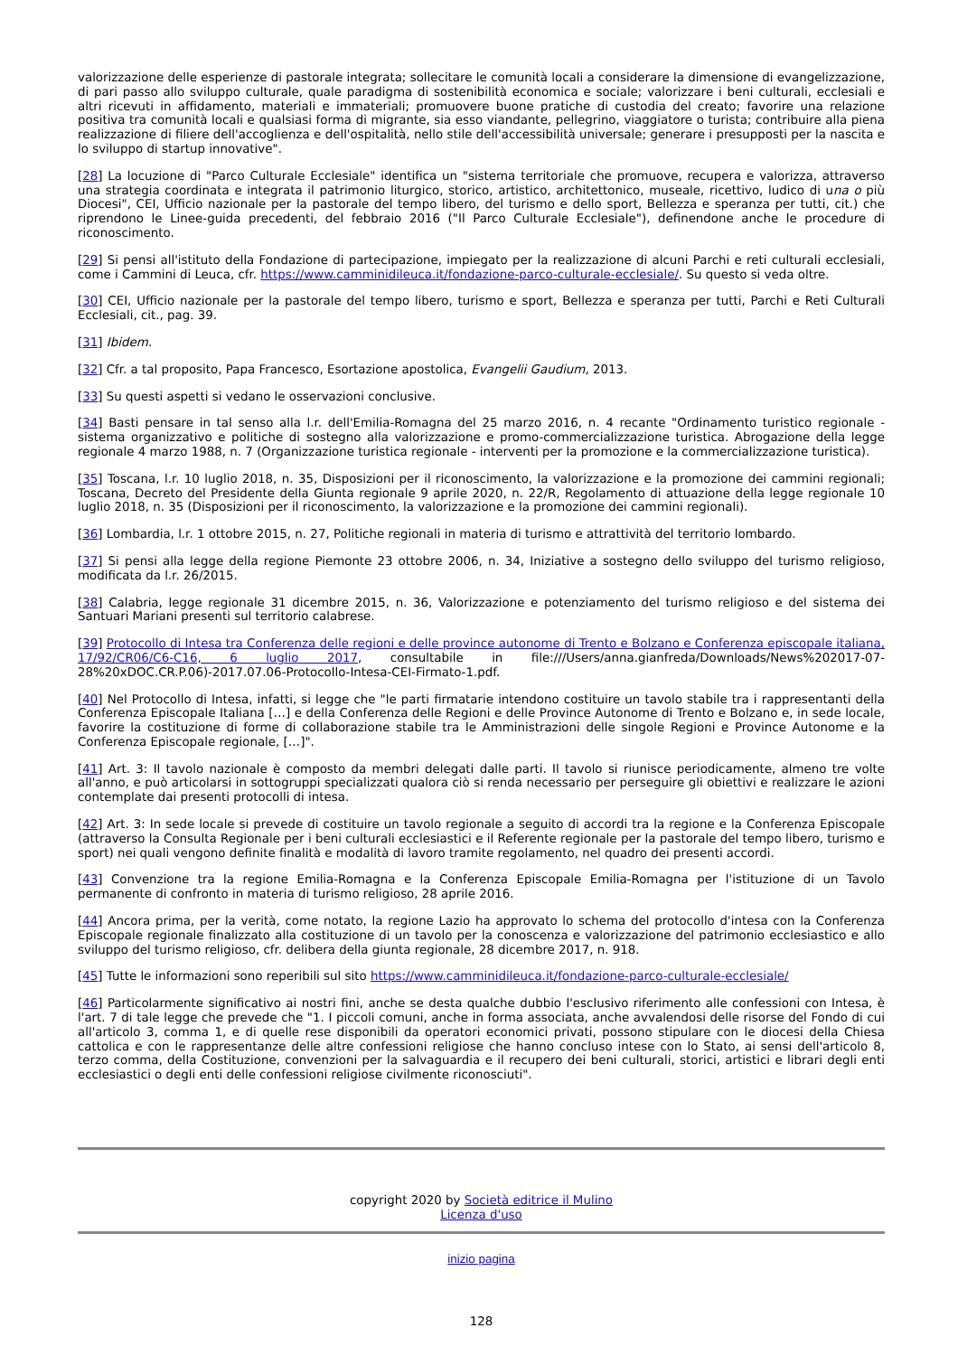valorizzazione delle esperienze di pastorale integrata; sollecitare le comunità locali a considerare la dimensione di evangelizzazione, di pari passo allo sviluppo culturale, quale paradigma di sostenibilità economica e sociale; valorizzare i beni culturali, ecclesiali e altri ricevuti in affidamento, materiali e immateriali; promuovere buone pratiche di custodia del creato; favorire una relazione positiva tra comunità locali e qualsiasi forma di migrante, sia esso viandante, pellegrino, viaggiatore o turista; contribuire alla piena realizzazione di filiere dell'accoglienza e dell'ospitalità, nello stile dell'accessibilità universale; generare i presupposti per la nascita e lo sviluppo di startup innovative".
[28] La locuzione di "Parco Culturale Ecclesiale" identifica un "sistema territoriale che promuove, recupera e valorizza, attraverso una strategia coordinata e integrata il patrimonio liturgico, storico, artistico, architettonico, museale, ricettivo, ludico di una o più Diocesi", CEI, Ufficio nazionale per la pastorale del tempo libero, del turismo e dello sport, Bellezza e speranza per tutti, cit.) che riprendono le Linee-guida precedenti, del febbraio 2016 ("Il Parco Culturale Ecclesiale"), definendone anche le procedure di riconoscimento.
[29] Si pensi all'istituto della Fondazione di partecipazione, impiegato per la realizzazione di alcuni Parchi e reti culturali ecclesiali, come i Cammini di Leuca, cfr. https://www.camminidileuca.it/fondazione-parco-culturale-ecclesiale/. Su questo si veda oltre.
[30] CEI, Ufficio nazionale per la pastorale del tempo libero, turismo e sport, Bellezza e speranza per tutti, Parchi e Reti Culturali Ecclesiali, cit., pag. 39.
[31] Ibidem.
[32] Cfr. a tal proposito, Papa Francesco, Esortazione apostolica, Evangelii Gaudium, 2013.
[33] Su questi aspetti si vedano le osservazioni conclusive.
[34] Basti pensare in tal senso alla l.r. dell'Emilia-Romagna del 25 marzo 2016, n. 4 recante "Ordinamento turistico regionale - sistema organizzativo e politiche di sostegno alla valorizzazione e promo-commercializzazione turistica. Abrogazione della legge regionale 4 marzo 1988, n. 7 (Organizzazione turistica regionale - interventi per la promozione e la commercializzazione turistica).
[35] Toscana, l.r. 10 luglio 2018, n. 35, Disposizioni per il riconoscimento, la valorizzazione e la promozione dei cammini regionali; Toscana, Decreto del Presidente della Giunta regionale 9 aprile 2020, n. 22/R, Regolamento di attuazione della legge regionale 10 luglio 2018, n. 35 (Disposizioni per il riconoscimento, la valorizzazione e la promozione dei cammini regionali).
[36] Lombardia, l.r. 1 ottobre 2015, n. 27, Politiche regionali in materia di turismo e attrattività del territorio lombardo.
[37] Si pensi alla legge della regione Piemonte 23 ottobre 2006, n. 34, Iniziative a sostegno dello sviluppo del turismo religioso, modificata da l.r. 26/2015.
[38] Calabria, legge regionale 31 dicembre 2015, n. 36, Valorizzazione e potenziamento del turismo religioso e del sistema dei Santuari Mariani presenti sul territorio calabrese.
[39] Protocollo di Intesa tra Conferenza delle regioni e delle province autonome di Trento e Bolzano e Conferenza episcopale italiana, 17/92/CR06/C6-C16, 6 luglio 2017, consultabile in file:///Users/anna.gianfreda/Downloads/News%202017-07-28%20xDOC.CR.P.06)-2017.07.06-Protocollo-Intesa-CEI-Firmato-1.pdf.
[40] Nel Protocollo di Intesa, infatti, si legge che "le parti firmatarie intendono costituire un tavolo stabile tra i rappresentanti della Conferenza Episcopale Italiana […] e della Conferenza delle Regioni e delle Province Autonome di Trento e Bolzano e, in sede locale, favorire la costituzione di forme di collaborazione stabile tra le Amministrazioni delle singole Regioni e Province Autonome e la Conferenza Episcopale regionale, […]".
[41] Art. 3: Il tavolo nazionale è composto da membri delegati dalle parti. Il tavolo si riunisce periodicamente, almeno tre volte all'anno, e può articolarsi in sottogruppi specializzati qualora ciò si renda necessario per perseguire gli obiettivi e realizzare le azioni contemplate dai presenti protocolli di intesa.
[42] Art. 3: In sede locale si prevede di costituire un tavolo regionale a seguito di accordi tra la regione e la Conferenza Episcopale (attraverso la Consulta Regionale per i beni culturali ecclesiastici e il Referente regionale per la pastorale del tempo libero, turismo e sport) nei quali vengono definite finalità e modalità di lavoro tramite regolamento, nel quadro dei presenti accordi.
[43] Convenzione tra la regione Emilia-Romagna e la Conferenza Episcopale Emilia-Romagna per l'istituzione di un Tavolo permanente di confronto in materia di turismo religioso, 28 aprile 2016.
[44] Ancora prima, per la verità, come notato, la regione Lazio ha approvato lo schema del protocollo d'intesa con la Conferenza Episcopale regionale finalizzato alla costituzione di un tavolo per la conoscenza e valorizzazione del patrimonio ecclesiastico e allo sviluppo del turismo religioso, cfr. delibera della giunta regionale, 28 dicembre 2017, n. 918.
[45] Tutte le informazioni sono reperibili sul sito https://www.camminidileuca.it/fondazione-parco-culturale-ecclesiale/
[46] Particolarmente significativo ai nostri fini, anche se desta qualche dubbio l'esclusivo riferimento alle confessioni con Intesa, è l'art. 7 di tale legge che prevede che "1. I piccoli comuni, anche in forma associata, anche avvalendosi delle risorse del Fondo di cui all'articolo 3, comma 1, e di quelle rese disponibili da operatori economici privati, possono stipulare con le diocesi della Chiesa cattolica e con le rappresentanze delle altre confessioni religiose che hanno concluso intese con lo Stato, ai sensi dell'articolo 8, terzo comma, della Costituzione, convenzioni per la salvaguardia e il recupero dei beni culturali, storici, artistici e librari degli enti ecclesiastici o degli enti delle confessioni religiose civilmente riconosciuti".
copyright 2020 by Società editrice il Mulino
Licenza d'uso
inizio pagina
128